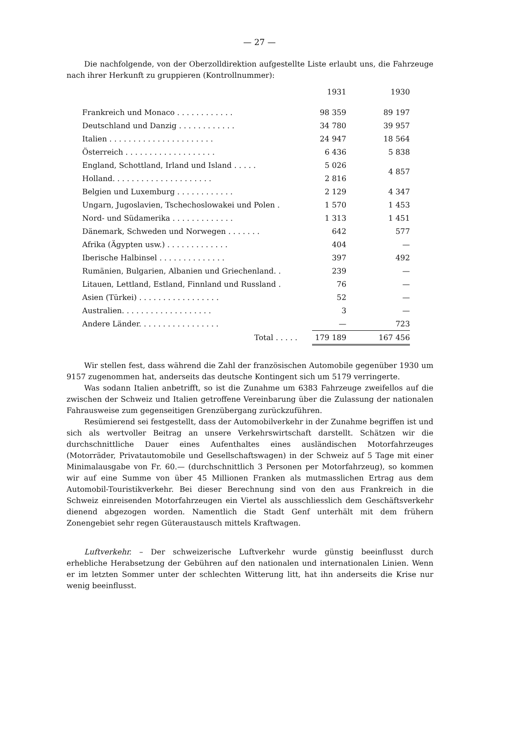— 27 —
Die nachfolgende, von der Oberzolldirektion aufgestellte Liste erlaubt uns, die Fahrzeuge nach ihrer Herkunft zu gruppieren (Kontrollnummer):
| | 1931 | | 1930 |
| --- | --- | --- | --- |
| Frankreich und Monaco . . . . . . . . . . . . | 98 359 | | 89 197 |
| Deutschland und Danzig . . . . . . . . . . . . | 34 780 | | 39 957 |
| Italien . . . . . . . . . . . . . . . . . . . . . . | 24 947 | | 18 564 |
| Österreich . . . . . . . . . . . . . . . . . . . | 6 436 | | 5 838 |
| England, Schottland, Irland und Island . . . . . | 5 026 | | 4 857 |
| Holland. . . . . . . . . . . . . . . . . . . . . | 2 816 | | |
| Belgien und Luxemburg . . . . . . . . . . . . | 2 129 | | 4 347 |
| Ungarn, Jugoslavien, Tschechoslowakei und Polen . | 1 570 | | 1 453 |
| Nord- und Südamerika . . . . . . . . . . . . . | 1 313 | | 1 451 |
| Dänemark, Schweden und Norwegen . . . . . . . | 642 | | 577 |
| Afrika (Ägypten usw.) . . . . . . . . . . . . . | 404 | | — |
| Iberische Halbinsel . . . . . . . . . . . . . . | 397 | | 492 |
| Rumänien, Bulgarien, Albanien und Griechenland. . | 239 | | — |
| Litauen, Lettland, Estland, Finnland und Russland . | 76 | | — |
| Asien (Türkei) . . . . . . . . . . . . . . . . . | 52 | | — |
| Australien. . . . . . . . . . . . . . . . . . . | 3 | | — |
| Andere Länder. . . . . . . . . . . . . . . . . | — | | 723 |
| Total . . . . . | 179 189 | | 167 456 |
Wir stellen fest, dass während die Zahl der französischen Automobile gegenüber 1930 um 9157 zugenommen hat, anderseits das deutsche Kontingent sich um 5179 verringerte.
Was sodann Italien anbetrifft, so ist die Zunahme um 6383 Fahrzeuge zweifellos auf die zwischen der Schweiz und Italien getroffene Vereinbarung über die Zulassung der nationalen Fahrausweise zum gegenseitigen Grenzübergang zurückzuführen.
Resümierend sei festgestellt, dass der Automobilverkehr in der Zunahme begriffen ist und sich als wertvoller Beitrag an unsere Verkehrswirtschaft darstellt. Schätzen wir die durchschnittliche Dauer eines Aufenthaltes eines ausländischen Motorfahrzeuges (Motorräder, Privatautomobile und Gesellschaftswagen) in der Schweiz auf 5 Tage mit einer Minimalausgabe von Fr. 60.— (durchschnittlich 3 Personen per Motorfahrzeug), so kommen wir auf eine Summe von über 45 Millionen Franken als mutmasslichen Ertrag aus dem Automobil-Touristikverkehr. Bei dieser Berechnung sind von den aus Frankreich in die Schweiz einreisenden Motorfahrzeugen ein Viertel als ausschliesslich dem Geschäftsverkehr dienend abgezogen worden. Namentlich die Stadt Genf unterhält mit dem frühern Zonengebiet sehr regen Güteraustausch mittels Kraftwagen.
Luftverkehr. – Der schweizerische Luftverkehr wurde günstig beeinflusst durch erhebliche Herabsetzung der Gebühren auf den nationalen und internationalen Linien. Wenn er im letzten Sommer unter der schlechten Witterung litt, hat ihn anderseits die Krise nur wenig beeinflusst.